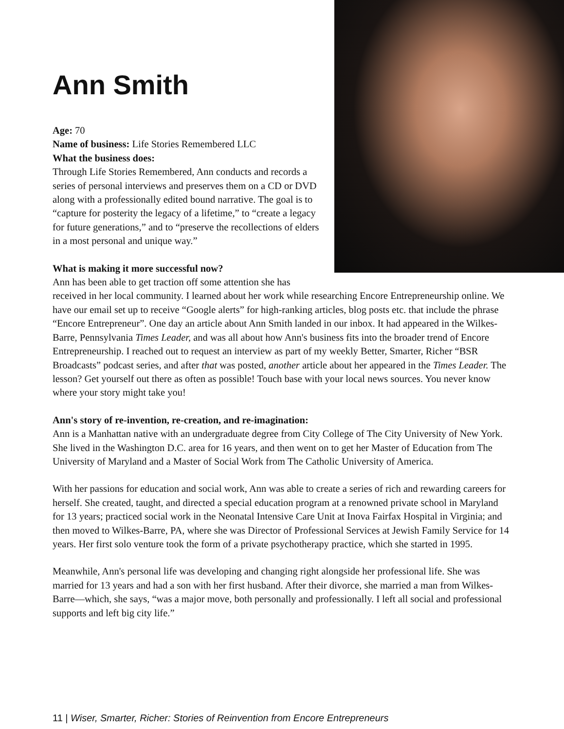Ann Smith
Age: 70
Name of business: Life Stories Remembered LLC
What the business does:
Through Life Stories Remembered, Ann conducts and records a series of personal interviews and preserves them on a CD or DVD along with a professionally edited bound narrative. The goal is to “capture for posterity the legacy of a lifetime,” to “create a legacy for future generations,” and to “preserve the recollections of elders in a most personal and unique way.”
What is making it more successful now?
Ann has been able to get traction off some attention she has received in her local community. I learned about her work while researching Encore Entrepreneurship online. We have our email set up to receive “Google alerts” for high-ranking articles, blog posts etc. that include the phrase “Encore Entrepreneur”. One day an article about Ann Smith landed in our inbox. It had appeared in the Wilkes-Barre, Pennsylvania Times Leader, and was all about how Ann's business fits into the broader trend of Encore Entrepreneurship. I reached out to request an interview as part of my weekly Better, Smarter, Richer “BSR Broadcasts” podcast series, and after that was posted, another article about her appeared in the Times Leader. The lesson? Get yourself out there as often as possible! Touch base with your local news sources. You never know where your story might take you!
Ann's story of re-invention, re-creation, and re-imagination:
Ann is a Manhattan native with an undergraduate degree from City College of The City University of New York. She lived in the Washington D.C. area for 16 years, and then went on to get her Master of Education from The University of Maryland and a Master of Social Work from The Catholic University of America.
With her passions for education and social work, Ann was able to create a series of rich and rewarding careers for herself. She created, taught, and directed a special education program at a renowned private school in Maryland for 13 years; practiced social work in the Neonatal Intensive Care Unit at Inova Fairfax Hospital in Virginia; and then moved to Wilkes-Barre, PA, where she was Director of Professional Services at Jewish Family Service for 14 years. Her first solo venture took the form of a private psychotherapy practice, which she started in 1995.
Meanwhile, Ann's personal life was developing and changing right alongside her professional life. She was married for 13 years and had a son with her first husband. After their divorce, she married a man from Wilkes-Barre—which, she says, “was a major move, both personally and professionally. I left all social and professional supports and left big city life.”
11 | Wiser, Smarter, Richer: Stories of Reinvention from Encore Entrepreneurs